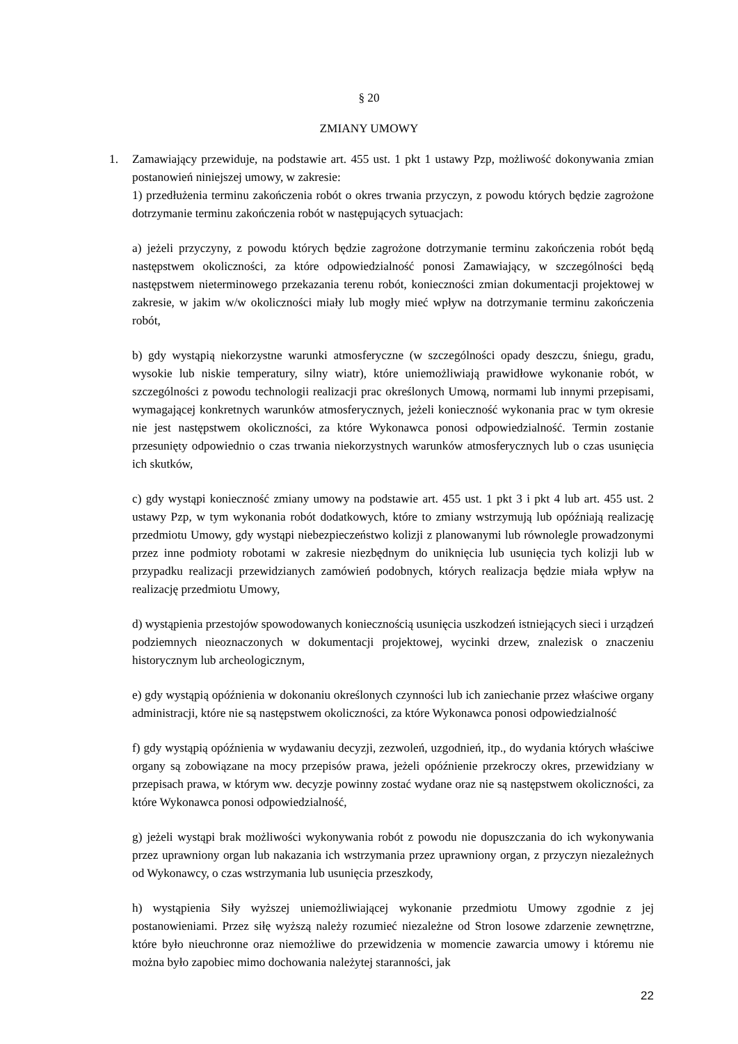§ 20
ZMIANY UMOWY
1.
Zamawiający przewiduje, na podstawie art. 455 ust. 1 pkt 1 ustawy Pzp, możliwość dokonywania zmian postanowień niniejszej umowy, w zakresie:
1) przedłużenia terminu zakończenia robót o okres trwania przyczyn, z powodu których będzie zagrożone dotrzymanie terminu zakończenia robót w następujących sytuacjach:
a) jeżeli przyczyny, z powodu których będzie zagrożone dotrzymanie terminu zakończenia robót będą następstwem okoliczności, za które odpowiedzialność ponosi Zamawiający, w szczególności będą następstwem nieterminowego przekazania terenu robót, konieczności zmian dokumentacji projektowej w zakresie, w jakim w/w okoliczności miały lub mogły mieć wpływ na dotrzymanie terminu zakończenia robót,
b) gdy wystąpią niekorzystne warunki atmosferyczne (w szczególności opady deszczu, śniegu, gradu, wysokie lub niskie temperatury, silny wiatr), które uniemożliwiają prawidłowe wykonanie robót, w szczególności z powodu technologii realizacji prac określonych Umową, normami lub innymi przepisami, wymagającej konkretnych warunków atmosferycznych, jeżeli konieczność wykonania prac w tym okresie nie jest następstwem okoliczności, za które Wykonawca ponosi odpowiedzialność. Termin zostanie przesunięty odpowiednio o czas trwania niekorzystnych warunków atmosferycznych lub o czas usunięcia ich skutków,
c) gdy wystąpi konieczność zmiany umowy na podstawie art. 455 ust. 1 pkt 3 i pkt 4 lub art. 455 ust. 2 ustawy Pzp, w tym wykonania robót dodatkowych, które to zmiany wstrzymują lub opóźniają realizację przedmiotu Umowy, gdy wystąpi niebezpieczeństwo kolizji z planowanymi lub równolegle prowadzonymi przez inne podmioty robotami w zakresie niezbędnym do uniknięcia lub usunięcia tych kolizji lub w przypadku realizacji przewidzianych zamówień podobnych, których realizacja będzie miała wpływ na realizację przedmiotu Umowy,
d) wystąpienia przestojów spowodowanych koniecznością usunięcia uszkodzeń istniejących sieci i urządzeń podziemnych nieoznaczonych w dokumentacji projektowej, wycinki drzew, znalezisk o znaczeniu historycznym lub archeologicznym,
e) gdy wystąpią opóźnienia w dokonaniu określonych czynności lub ich zaniechanie przez właściwe organy administracji, które nie są następstwem okoliczności, za które Wykonawca ponosi odpowiedzialność
f) gdy wystąpią opóźnienia w wydawaniu decyzji, zezwoleń, uzgodnień, itp., do wydania których właściwe organy są zobowiązane na mocy przepisów prawa, jeżeli opóźnienie przekroczy okres, przewidziany w przepisach prawa, w którym ww. decyzje powinny zostać wydane oraz nie są następstwem okoliczności, za które Wykonawca ponosi odpowiedzialność,
g) jeżeli wystąpi brak możliwości wykonywania robót z powodu nie dopuszczania do ich wykonywania przez uprawniony organ lub nakazania ich wstrzymania przez uprawniony organ, z przyczyn niezależnych od Wykonawcy, o czas wstrzymania lub usunięcia przeszkody,
h) wystąpienia Siły wyższej uniemożliwiającej wykonanie przedmiotu Umowy zgodnie z jej postanowieniami. Przez siłę wyższą należy rozumieć niezależne od Stron losowe zdarzenie zewnętrzne, które było nieuchronne oraz niemożliwe do przewidzenia w momencie zawarcia umowy i któremu nie można było zapobiec mimo dochowania należytej staranności, jak
22